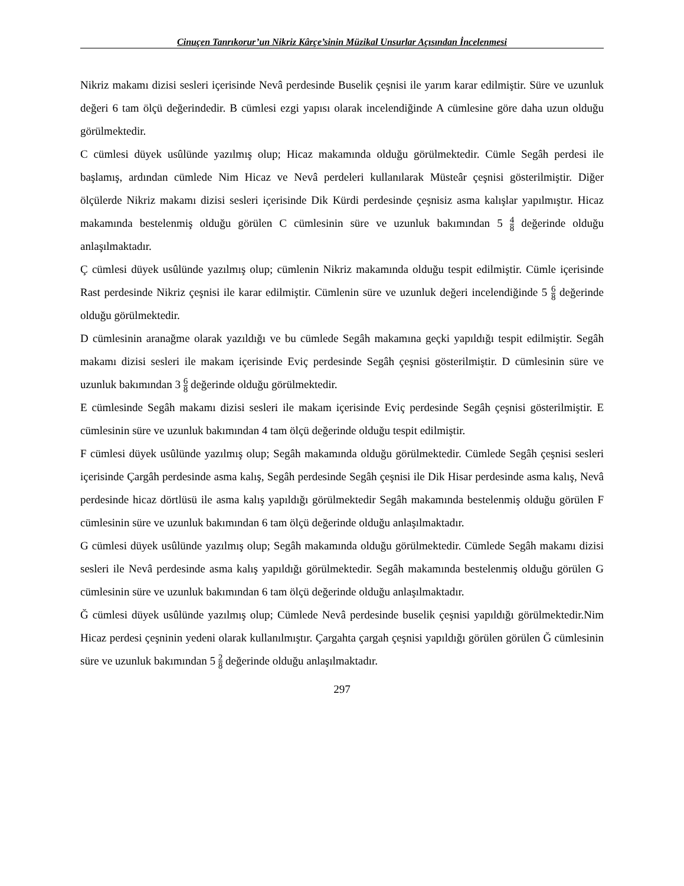Cinuçen Tanrıkorur’un Nikriz Kârçe’sinin Müzikal Unsurlar Açısından İncelenmesi
Nikriz makamı dizisi sesleri içerisinde Nevâ perdesinde Buselik çeşnisi ile yarım karar edilmiştir. Süre ve uzunluk değeri 6 tam ölçü değerindedir. B cümlesi ezgi yapısı olarak incelendiğinde A cümlesine göre daha uzun olduğu görülmektedir.
C cümlesi düyek usûlünde yazılmış olup; Hicaz makamında olduğu görülmektedir. Cümle Segâh perdesi ile başlamış, ardından cümlede Nim Hicaz ve Nevâ perdeleri kullanılarak Müsteâr çeşnisi gösterilmiştir. Diğer ölçülerde Nikriz makamı dizisi sesleri içerisinde Dik Kürdi perdesinde çeşnisiz asma kalışlar yapılmıştır. Hicaz makamında bestelenmiş olduğu görülen C cümlesinin süre ve uzunluk bakımından 5 4 8 değerinde olduğu anlaşılmaktadır.
Ç cümlesi düyek usûlünde yazılmış olup; cümlenin Nikriz makamında olduğu tespit edilmiştir. Cümle içerisinde Rast perdesinde Nikriz çeşnisi ile karar edilmiştir. Cümlenin süre ve uzunluk değeri incelendiğinde 5 6 8 değerinde olduğu görülmektedir.
D cümlesinin aranağme olarak yazıldığı ve bu cümlede Segâh makamına geçki yapıldığı tespit edilmiştir. Segâh makamı dizisi sesleri ile makam içerisinde Eviç perdesinde Segâh çeşnisi gösterilmiştir. D cümlesinin süre ve uzunluk bakımından 3 6 8 değerinde olduğu görülmektedir.
E cümlesinde Segâh makamı dizisi sesleri ile makam içerisinde Eviç perdesinde Segâh çeşnisi gösterilmiştir. E cümlesinin süre ve uzunluk bakımından 4 tam ölçü değerinde olduğu tespit edilmiştir.
F cümlesi düyek usûlünde yazılmış olup; Segâh makamında olduğu görülmektedir. Cümlede Segâh çeşnisi sesleri içerisinde Çargâh perdesinde asma kalış, Segâh perdesinde Segâh çeşnisi ile Dik Hisar perdesinde asma kalış, Nevâ perdesinde hicaz dörtlüsü ile asma kalış yapıldığı görülmektedir Segâh makamında bestelenmiş olduğu görülen F cümlesinin süre ve uzunluk bakımından 6 tam ölçü değerinde olduğu anlaşılmaktadır.
G cümlesi düyek usûlünde yazılmış olup; Segâh makamında olduğu görülmektedir. Cümlede Segâh makamı dizisi sesleri ile Nevâ perdesinde asma kalış yapıldığı görülmektedir. Segâh makamında bestelenmiş olduğu görülen G cümlesinin süre ve uzunluk bakımından 6 tam ölçü değerinde olduğu anlaşılmaktadır.
Ğ cümlesi düyek usûlünde yazılmış olup; Cümlede Nevâ perdesinde buselik çeşnisi yapıldığı görülmektedir.Nim Hicaz perdesi çeşninin yedeni olarak kullanılmıştır. Çargahta çargah çeşnisi yapıldığı görülen görülen Ğ cümlesinin süre ve uzunluk bakımından 5 2 8 değerinde olduğu anlaşılmaktadır.
297